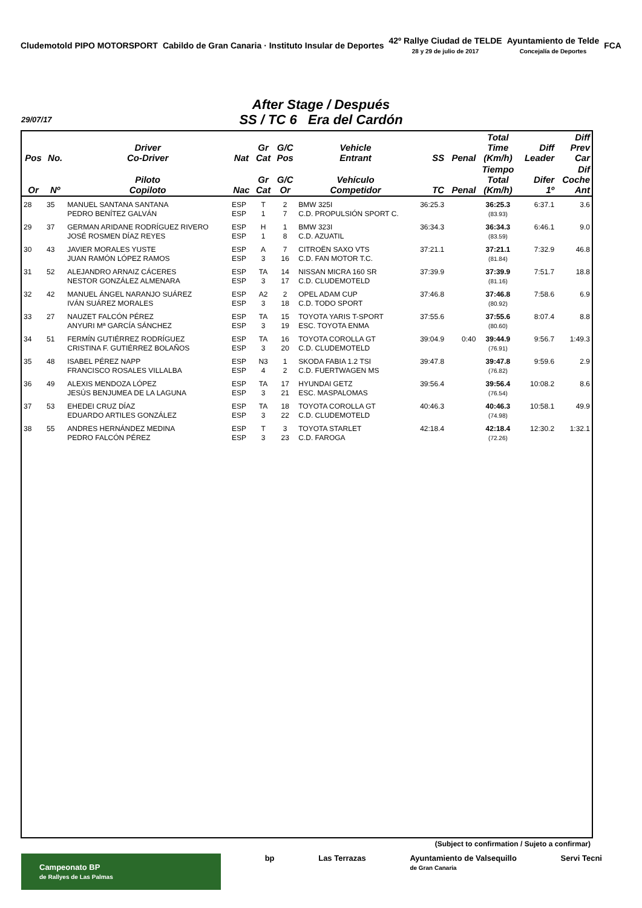Cludemotold PIPO MOTORSPORT
Cabildo de Gran Canaria · Instituto Insular de Deportes
42º Rallye Ciudad de TELDE
28 y 29 de julio de 2017
Ayuntamiento de Telde
Concejalía de Deportes
FCA
After Stage / Después
SS / TC 6 Era del Cardón
29/07/17
| Pos | No. | Driver Co-Driver | Nat | Gr Cat | G/C Pos | Vehicle Entrant | SS | Penal | Total Time (Km/h) | Diff Leader | Diff Prev Car |
| --- | --- | --- | --- | --- | --- | --- | --- | --- | --- | --- | --- |
| Or | Nº | Piloto Copiloto | Nac | Gr Cat | G/C Or | Vehículo Competidor | TC | Penal | Tiempo Total (Km/h) | Difer 1º | Dif Coche Ant |
| 28 | 35 | MANUEL SANTANA SANTANA PEDRO BENÍTEZ GALVÁN | ESP ESP | T 1 | 2 7 | BMW 325I C.D. PROPULSIÓN SPORT C. | 36:25.3 | | 36:25.3 (83.93) | 6:37.1 | 3.6 |
| 29 | 37 | GERMAN ARIDANE RODRÍGUEZ RIVERO JOSÉ ROSMEN DÍAZ REYES | ESP ESP | H 1 | 1 8 | BMW 323I C.D. AZUATIL | 36:34.3 | | 36:34.3 (83.59) | 6:46.1 | 9.0 |
| 30 | 43 | JAVIER MORALES YUSTE JUAN RAMÓN LÓPEZ RAMOS | ESP ESP | A 3 | 7 16 | CITROËN SAXO VTS C.D. FAN MOTOR T.C. | 37:21.1 | | 37:21.1 (81.84) | 7:32.9 | 46.8 |
| 31 | 52 | ALEJANDRO ARNAIZ CÁCERES NESTOR GONZÁLEZ ALMENARA | ESP ESP | TA 3 | 14 17 | NISSAN MICRA 160 SR C.D. CLUDEMOTELD | 37:39.9 | | 37:39.9 (81.16) | 7:51.7 | 18.8 |
| 32 | 42 | MANUEL ÁNGEL NARANJO SUÁREZ IVÁN SUÁREZ MORALES | ESP ESP | A2 3 | 2 18 | OPEL ADAM CUP C.D. TODO SPORT | 37:46.8 | | 37:46.8 (80.92) | 7:58.6 | 6.9 |
| 33 | 27 | NAUZET FALCÓN PÉREZ ANYURI Mª GARCÍA SÁNCHEZ | ESP ESP | TA 3 | 15 19 | TOYOTA YARIS T-SPORT ESC. TOYOTA ENMA | 37:55.6 | | 37:55.6 (80.60) | 8:07.4 | 8.8 |
| 34 | 51 | FERMÍN GUTIÉRREZ RODRÍGUEZ CRISTINA F. GUTIÉRREZ BOLAÑOS | ESP ESP | TA 3 | 16 20 | TOYOTA COROLLA GT C.D. CLUDEMOTELD | 39:04.9 | 0:40 | 39:44.9 (76.91) | 9:56.7 | 1:49.3 |
| 35 | 48 | ISABEL PÉREZ NAPP FRANCISCO ROSALES VILLALBA | ESP ESP | N3 4 | 1 2 | SKODA FABIA 1.2 TSI C.D. FUERTWAGEN MS | 39:47.8 | | 39:47.8 (76.82) | 9:59.6 | 2.9 |
| 36 | 49 | ALEXIS MENDOZA LÓPEZ JESÚS BENJUMEA DE LA LAGUNA | ESP ESP | TA 3 | 17 21 | HYUNDAI GETZ ESC. MASPALOMAS | 39:56.4 | | 39:56.4 (76.54) | 10:08.2 | 8.6 |
| 37 | 53 | EHEDEI CRUZ DÍAZ EDUARDO ARTILES GONZÁLEZ | ESP ESP | TA 3 | 18 22 | TOYOTA COROLLA GT C.D. CLUDEMOTELD | 40:46.3 | | 40:46.3 (74.98) | 10:58.1 | 49.9 |
| 38 | 55 | ANDRES HERNÁNDEZ MEDINA PEDRO FALCÓN PÉREZ | ESP ESP | T 3 | 3 23 | TOYOTA STARLET C.D. FAROGA | 42:18.4 | | 42:18.4 (72.26) | 12:30.2 | 1:32.1 |
(Subject to confirmation / Sujeto a confirmar)
Campeonato BP
de Rallyes de Las Palmas
bp Las Terrazas Ayuntamiento de Valsequillo
de Gran Canaria
Servi Tecni